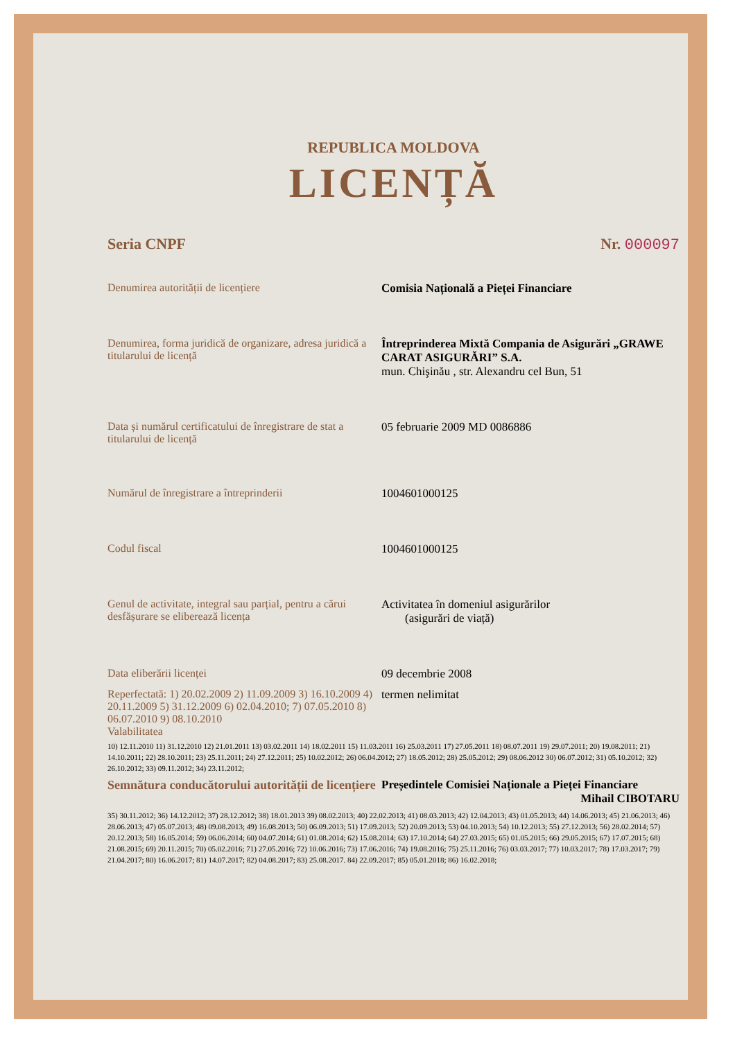REPUBLICA MOLDOVA
LICENȚĂ
Seria CNPF Nr. 000097
Denumirea autorității de licențiere Comisia Națională a Pieței Financiare
Denumirea, forma juridică de organizare, adresa juridică a titularului de licență
Întreprinderea Mixtă Compania de Asigurări „GRAWE CARAT ASIGURĂRI” S.A.
mun. Chişinău , str. Alexandru cel Bun, 51
Data și numărul certificatului de înregistrare de stat a titularului de licență
05 februarie 2009 MD 0086886
Numărul de înregistrare a întreprinderii 1004601000125
Codul fiscal 1004601000125
Genul de activitate, integral sau parțial, pentru a cărui desfășurare se eliberează licența
Activitatea în domeniul asigurărilor
(asigurări de viață)
Data eliberării licenței 09 decembrie 2008
Reperfectată: 1) 20.02.2009 2) 11.09.2009 3) 16.10.2009 4) 20.11.2009 5) 31.12.2009 6) 02.04.2010; 7) 07.05.2010 8) 06.07.2010 9) 08.10.2010
Valabilitatea
termen nelimitat
10) 12.11.2010 11) 31.12.2010 12) 21.01.2011 13) 03.02.2011 14) 18.02.2011 15) 11.03.2011 16) 25.03.2011 17) 27.05.2011 18) 08.07.2011 19) 29.07.2011; 20) 19.08.2011; 21) 14.10.2011; 22) 28.10.2011; 23) 25.11.2011; 24) 27.12.2011; 25) 10.02.2012; 26) 06.04.2012; 27) 18.05.2012; 28) 25.05.2012; 29) 08.06.2012 30) 06.07.2012; 31) 05.10.2012; 32) 26.10.2012; 33) 09.11.2012; 34) 23.11.2012;
Semnătura conducătorului autorității de licențiere
Președintele Comisiei Naționale a Pieței Financiare
Mihail CIBOTARU
35) 30.11.2012; 36) 14.12.2012; 37) 28.12.2012; 38) 18.01.2013 39) 08.02.2013; 40) 22.02.2013; 41) 08.03.2013; 42) 12.04.2013; 43) 01.05.2013; 44) 14.06.2013; 45) 21.06.2013; 46) 28.06.2013; 47) 05.07.2013; 48) 09.08.2013; 49) 16.08.2013; 50) 06.09.2013; 51) 17.09.2013; 52) 20.09.2013; 53) 04.10.2013; 54) 10.12.2013; 55) 27.12.2013; 56) 28.02.2014; 57) 20.12.2013; 58) 16.05.2014; 59) 06.06.2014; 60) 04.07.2014; 61) 01.08.2014; 62) 15.08.2014; 63) 17.10.2014; 64) 27.03.2015; 65) 01.05.2015; 66) 29.05.2015; 67) 17.07.2015; 68) 21.08.2015; 69) 20.11.2015; 70) 05.02.2016; 71) 27.05.2016; 72) 10.06.2016; 73) 17.06.2016; 74) 19.08.2016; 75) 25.11.2016; 76) 03.03.2017; 77) 10.03.2017; 78) 17.03.2017; 79) 21.04.2017; 80) 16.06.2017; 81) 14.07.2017; 82) 04.08.2017; 83) 25.08.2017. 84) 22.09.2017; 85) 05.01.2018; 86) 16.02.2018;